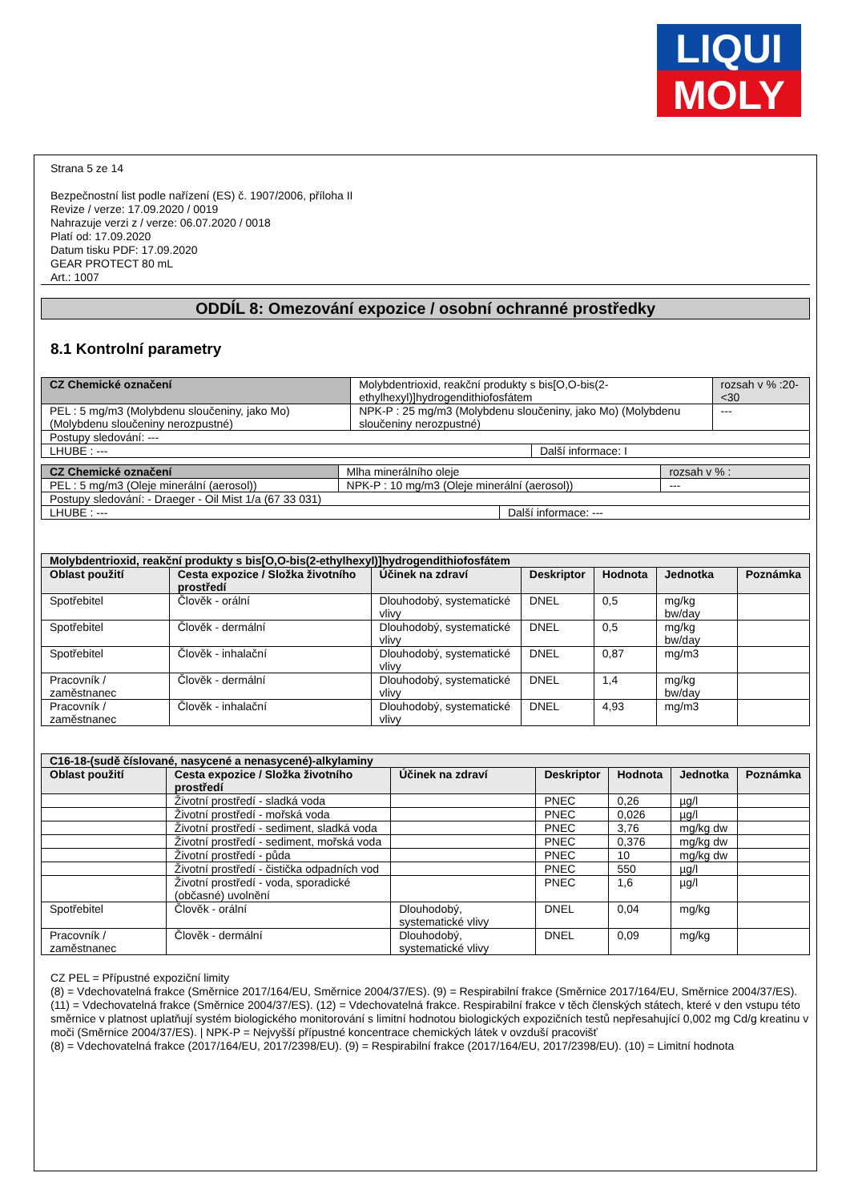LIQUI
MOLY
Strana 5 ze 14
Bezpečnostní list podle nařízení (ES) č. 1907/2006, příloha II
Revize / verze: 17.09.2020 / 0019
Nahrazuje verzi z / verze: 06.07.2020 / 0018
Platí od: 17.09.2020
Datum tisku PDF: 17.09.2020
GEAR PROTECT 80 mL
Art.: 1007
ODDÍL 8: Omezování expozice / osobní ochranné prostředky
8.1 Kontrolní parametry
| CZ Chemické označení | Molybdentrioxid, reakční produkty s bis[O,O-bis(2-ethylhexyl)]hydrogendithiofosfátem | | rozsah v % :20-<30 |
| PEL : 5 mg/m3 (Molybdenu sloučeniny, jako Mo) (Molybdenu sloučeniny nerozpustné) | NPK-P : 25 mg/m3 (Molybdenu sloučeniny, jako Mo) (Molybdenu sloučeniny nerozpustné) | | --- |
| Postupy sledování: --- | | | |
| LHUBE : --- | | Další informace: I | |
| CZ Chemické označení | Mlha minerálního oleje | | rozsah v % : |
| PEL : 5 mg/m3 (Oleje minerální (aerosol)) | NPK-P : 10 mg/m3 (Oleje minerální (aerosol)) | | --- |
| Postupy sledování: - Draeger - Oil Mist 1/a (67 33 031) | | | |
| LHUBE : --- | | Další informace: --- | |
| Molybdentrioxid, reakční produkty s bis[O,O-bis(2-ethylhexyl)]hydrogendithiofosfátem | | | | | | |
| Oblast použití | Cesta expozice / Složka životního prostředí | Účinek na zdraví | Deskriptor | Hodnota | Jednotka | Poznámka |
| Spotřebitel | Člověk - orální | Dlouhodobý, systematické vlivy | DNEL | 0,5 | mg/kg bw/day | |
| Spotřebitel | Člověk - dermální | Dlouhodobý, systematické vlivy | DNEL | 0,5 | mg/kg bw/day | |
| Spotřebitel | Člověk - inhalační | Dlouhodobý, systematické vlivy | DNEL | 0,87 | mg/m3 | |
| Pracovník / zaměstnanec | Člověk - dermální | Dlouhodobý, systematické vlivy | DNEL | 1,4 | mg/kg bw/day | |
| Pracovník / zaměstnanec | Člověk - inhalační | Dlouhodobý, systematické vlivy | DNEL | 4,93 | mg/m3 | |
| C16-18-(sudě číslované, nasycené a nenasycené)-alkylaminy | | | | | | |
| Oblast použití | Cesta expozice / Složka životního prostředí | Účinek na zdraví | Deskriptor | Hodnota | Jednotka | Poznámka |
| | Životní prostředí - sladká voda | | PNEC | 0,26 | µg/l | |
| | Životní prostředí - mořská voda | | PNEC | 0,026 | µg/l | |
| | Životní prostředí - sediment, sladká voda | | PNEC | 3,76 | mg/kg dw | |
| | Životní prostředí - sediment, mořská voda | | PNEC | 0,376 | mg/kg dw | |
| | Životní prostředí - půda | | PNEC | 10 | mg/kg dw | |
| | Životní prostředí - čistička odpadních vod | | PNEC | 550 | µg/l | |
| | Životní prostředí - voda, sporadické (občasné) uvolnění | | PNEC | 1,6 | µg/l | |
| Spotřebitel | Člověk - orální | Dlouhodobý, systematické vlivy | DNEL | 0,04 | mg/kg | |
| Pracovník / zaměstnanec | Člověk - dermální | Dlouhodobý, systematické vlivy | DNEL | 0,09 | mg/kg | |
CZ PEL = Přípustné expoziční limity
(8) = Vdechovatelná frakce (Směrnice 2017/164/EU, Směrnice 2004/37/ES). (9) = Respirabilní frakce (Směrnice 2017/164/EU, Směrnice 2004/37/ES). (11) = Vdechovatelná frakce (Směrnice 2004/37/ES). (12) = Vdechovatelná frakce. Respirabilní frakce v těch členských státech, které v den vstupu této směrnice v platnost uplatňují systém biologického monitorování s limitní hodnotou biologických expozičních testů nepřesahující 0,002 mg Cd/g kreatinu v moči (Směrnice 2004/37/ES). | NPK-P = Nejvyšší přípustné koncentrace chemických látek v ovzduší pracovišť
(8) = Vdechovatelná frakce (2017/164/EU, 2017/2398/EU). (9) = Respirabilní frakce (2017/164/EU, 2017/2398/EU). (10) = Limitní hodnota